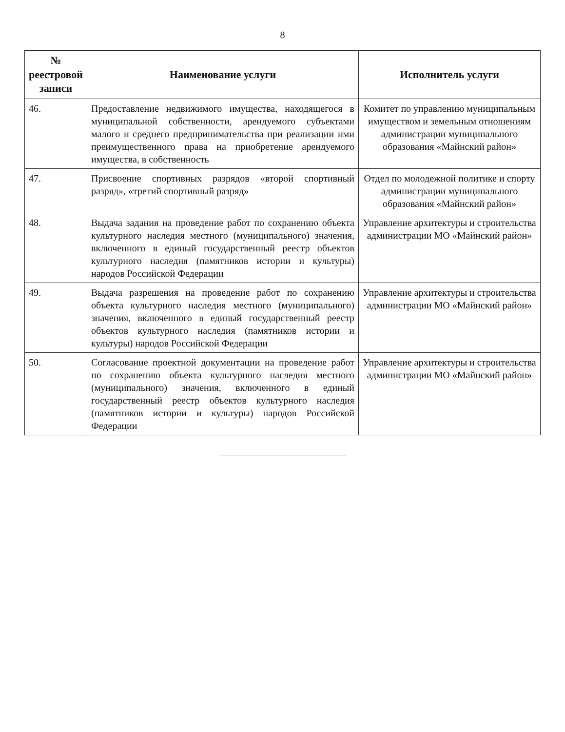8
| № реестровой записи | Наименование услуги | Исполнитель услуги |
| --- | --- | --- |
| 46. | Предоставление недвижимого имущества, находящегося в муниципальной собственности, арендуемого субъектами малого и среднего предпринимательства при реализации ими преимущественного права на приобретение арендуемого имущества, в собственность | Комитет по управлению муниципальным имуществом и земельным отношениям администрации муниципального образования «Майнский район» |
| 47. | Присвоение спортивных разрядов «второй спортивный разряд», «третий спортивный разряд» | Отдел по молодежной политике и спорту администрации муниципального образования «Майнский район» |
| 48. | Выдача задания на проведение работ по сохранению объекта культурного наследия местного (муниципального) значения, включенного в единый государственный реестр объектов культурного наследия (памятников истории и культуры) народов Российской Федерации | Управление архитектуры и строительства администрации МО «Майнский район» |
| 49. | Выдача разрешения на проведение работ по сохранению объекта культурного наследия местного (муниципального) значения, включенного в единый государственный реестр объектов культурного наследия (памятников истории и культуры) народов Российской Федерации | Управление архитектуры и строительства администрации МО «Майнский район» |
| 50. | Согласование проектной документации на проведение работ по сохранению объекта культурного наследия местного (муниципального) значения, включенного в единый государственный реестр объектов культурного наследия (памятников истории и культуры) народов Российской Федерации | Управление архитектуры и строительства администрации МО «Майнский район» |